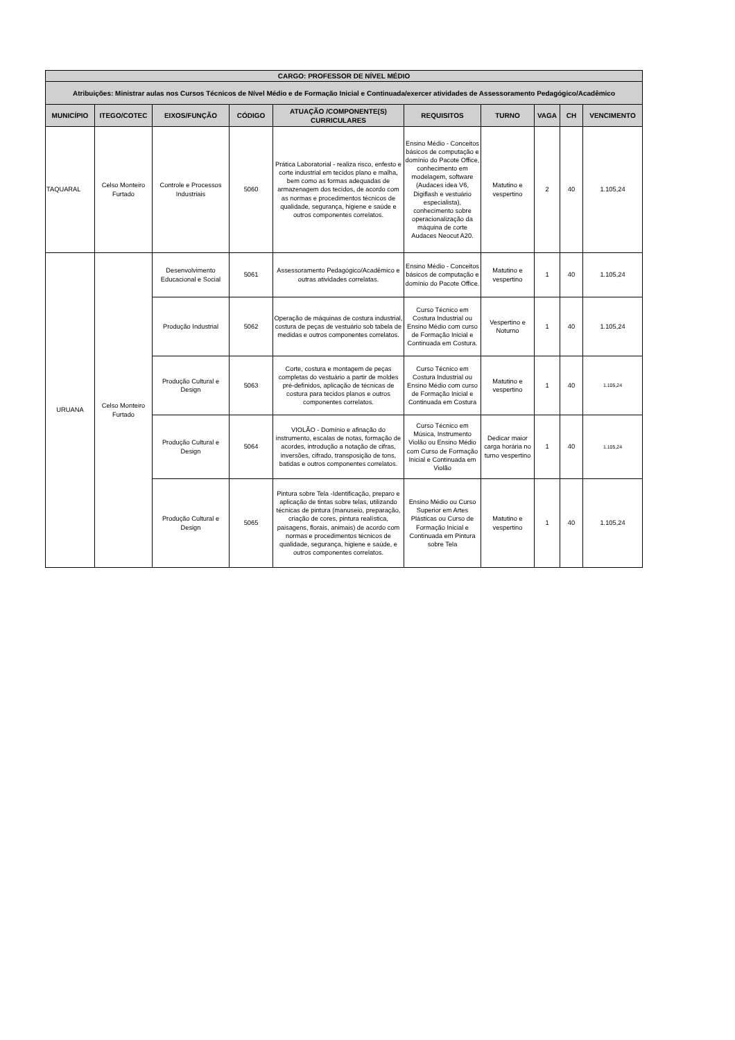| CARGO: PROFESSOR DE NÍVEL MÉDIO | | | | | | | | | |
| --- | --- | --- | --- | --- | --- | --- | --- | --- | --- |
| Atribuições: Ministrar aulas nos Cursos Técnicos de Nível Médio e de Formação Inicial e Continuada/exercer atividades de Assessoramento Pedagógico/Acadêmico | | | | | | | | | |
| MUNICÍPIO | ITEGO/COTEC | EIXOS/FUNÇÃO | CÓDIGO | ATUAÇÃO /COMPONENTE(S) CURRICULARES | REQUISITOS | TURNO | VAGA | CH | VENCIMENTO |
| TAQUARAL | Celso Monteiro Furtado | Controle e Processos Industriais | 5060 | Prática Laboratorial - realiza risco, enfesto e corte industrial em tecidos plano e malha, bem como as formas adequadas de armazenagem dos tecidos, de acordo com as normas e procedimentos técnicos de qualidade, segurança, higiene e saúde e outros componentes correlatos. | Ensino Médio - Conceitos básicos de computação e domínio do Pacote Office, conhecimento em modelagem, software (Audaces idea V6, Digiflash e vestuário especialista), conhecimento sobre operacionalização da máquina de corte Audaces Neocut A20. | Matutino e vespertino | 2 | 40 | 1.105,24 |
| URUANA | Celso Monteiro Furtado | Desenvolvimento Educacional e Social | 5061 | Assessoramento Pedagógico/Acadêmico e outras atividades correlatas. | Ensino Médio - Conceitos básicos de computação e domínio do Pacote Office. | Matutino e vespertino | 1 | 40 | 1.105,24 |
| | | Produção Industrial | 5062 | Operação de máquinas de costura industrial, costura de peças de vestuário sob tabela de medidas e outros componentes correlatos. | Curso Técnico em Costura Industrial ou Ensino Médio com curso de Formação Inicial e Continuada em Costura. | Vespertino e Noturno | 1 | 40 | 1.105,24 |
| | | Produção Cultural e Design | 5063 | Corte, costura e montagem de peças completas do vestuário a partir de moldes pré-definidos, aplicação de técnicas de costura para tecidos planos e outros componentes correlatos. | Curso Técnico em Costura Industrial ou Ensino Médio com curso de Formação Inicial e Continuada em Costura | Matutino e vespertino | 1 | 40 | 1.105,24 |
| | | Produção Cultural e Design | 5064 | VIOLÃO - Domínio e afinação do instrumento, escalas de notas, formação de acordes, introdução a notação de cifras, inversões, cifrado, transposição de tons, batidas e outros componentes correlatos. | Curso Técnico em Música, Instrumento Violão ou Ensino Médio com Curso de Formação Inicial e Continuada em Violão | Dedicar maior carga horária no turno vespertino | 1 | 40 | 1.105,24 |
| | | Produção Cultural e Design | 5065 | Pintura sobre Tela -Identificação, preparo e aplicação de tintas sobre telas, utilizando técnicas de pintura (manuseio, preparação, criação de cores, pintura realística, paisagens, florais, animais) de acordo com normas e procedimentos técnicos de qualidade, segurança, higiene e saúde, e outros componentes correlatos. | Ensino Médio ou Curso Superior em Artes Plásticas ou Curso de Formação Inicial e Continuada em Pintura sobre Tela | Matutino e vespertino | 1 | 40 | 1.105,24 |